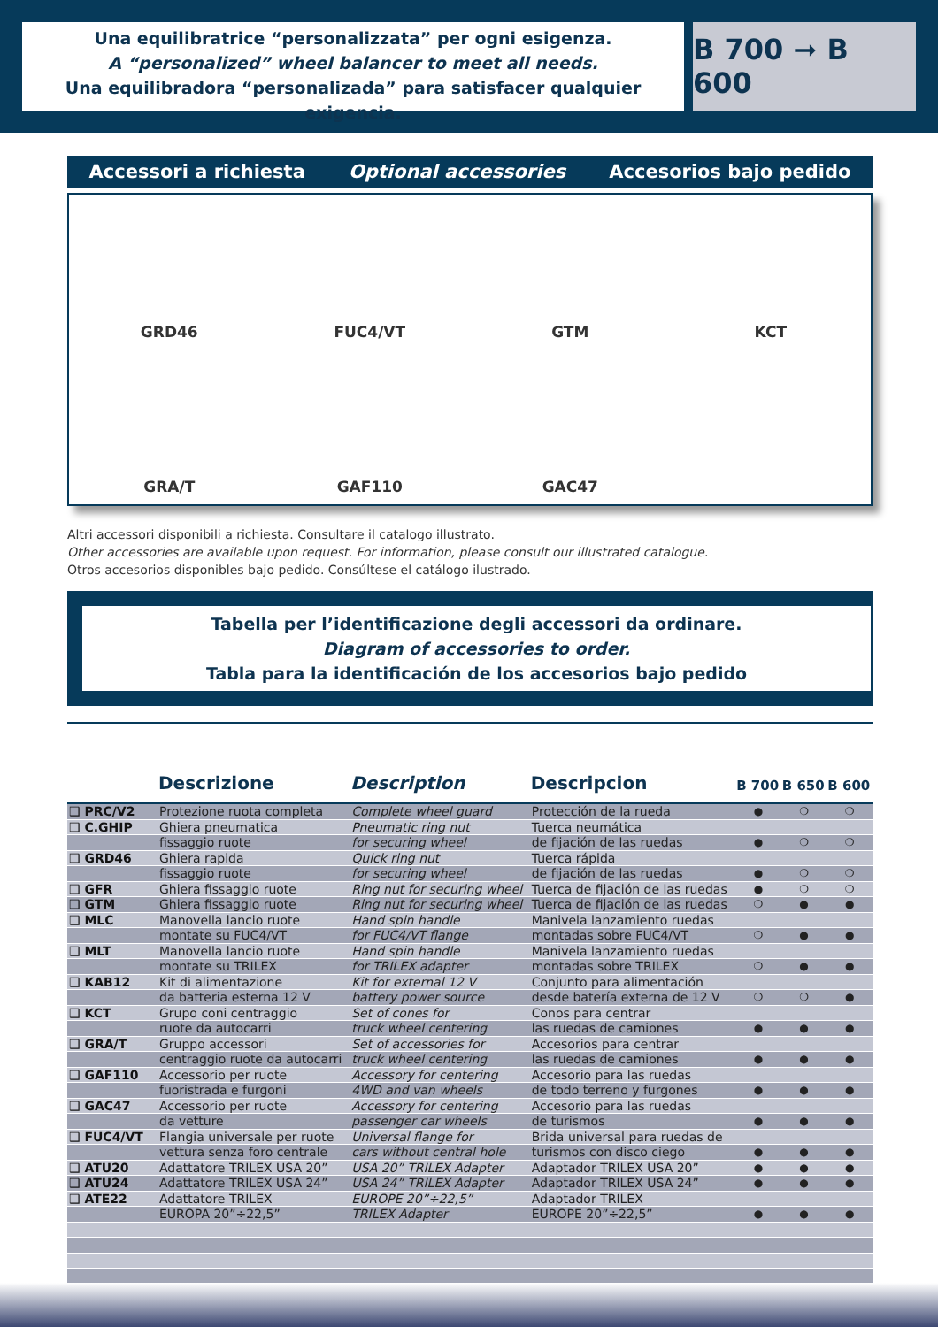Una equilibratrice “personalizzata” per ogni esigenza.
A “personalized” wheel balancer to meet all needs.
Una equilibradora “personalizada” para satisfacer qualquier exigencia.
B 700 ➞ B 600
Accessori a richiesta Optional accessories Accesorios bajo pedido
GRD46
FUC4/VT
GTM
KCT
GRA/T
GAF110
GAC47
Altri accessori disponibili a richiesta. Consultare il catalogo illustrato.
Other accessories are available upon request. For information, please consult our illustrated catalogue.
Otros accesorios disponibles bajo pedido. Consúltese el catálogo ilustrado.
Tabella per l’identificazione degli accessori da ordinare.
Diagram of accessories to order.
Tabla para la identificación de los accesorios bajo pedido
| | Descrizione | Description | Descripcion | B 700 | B 650 | B 600 |
| --- | --- | --- | --- | --- | --- | --- |
| ❑ PRC/V2 | Protezione ruota completa | Complete wheel guard | Protección de la rueda | ● | ❍ | ❍ |
| ❑ C.GHIP | Ghiera pneumatica | Pneumatic ring nut | Tuerca neumática | | | |
| | fissaggio ruote | for securing wheel | de fijación de las ruedas | ● | ❍ | ❍ |
| ❑ GRD46 | Ghiera rapida | Quick ring nut | Tuerca rápida | | | |
| | fissaggio ruote | for securing wheel | de fijación de las ruedas | ● | ❍ | ❍ |
| ❑ GFR | Ghiera fissaggio ruote | Ring nut for securing wheel | Tuerca de fijación de las ruedas | ● | ❍ | ❍ |
| ❑ GTM | Ghiera fissaggio ruote | Ring nut for securing wheel | Tuerca de fijación de las ruedas | ❍ | ● | ● |
| ❑ MLC | Manovella lancio ruote | Hand spin handle | Manivela lanzamiento ruedas | | | |
| | montate su FUC4/VT | for FUC4/VT flange | montadas sobre FUC4/VT | ❍ | ● | ● |
| ❑ MLT | Manovella lancio ruote | Hand spin handle | Manivela lanzamiento ruedas | | | |
| | montate su TRILEX | for TRILEX adapter | montadas sobre TRILEX | ❍ | ● | ● |
| ❑ KAB12 | Kit di alimentazione | Kit for external 12 V | Conjunto para alimentación | | | |
| | da batteria esterna 12 V | battery power source | desde batería externa de 12 V | ❍ | ❍ | ● |
| ❑ KCT | Grupo coni centraggio | Set of cones for | Conos para centrar | | | |
| | ruote da autocarri | truck wheel centering | las ruedas de camiones | ● | ● | ● |
| ❑ GRA/T | Gruppo accessori | Set of accessories for | Accesorios para centrar | | | |
| | centraggio ruote da autocarri | truck wheel centering | las ruedas de camiones | ● | ● | ● |
| ❑ GAF110 | Accessorio per ruote | Accessory for centering | Accesorio para las ruedas | | | |
| | fuoristrada e furgoni | 4WD and van wheels | de todo terreno y furgones | ● | ● | ● |
| ❑ GAC47 | Accessorio per ruote | Accessory for centering | Accesorio para las ruedas | | | |
| | da vetture | passenger car wheels | de turismos | ● | ● | ● |
| ❑ FUC4/VT | Flangia universale per ruote | Universal flange for | Brida universal para ruedas de | | | |
| | vettura senza foro centrale | cars without central hole | turismos con disco ciego | ● | ● | ● |
| ❑ ATU20 | Adattatore TRILEX USA 20” | USA 20” TRILEX Adapter | Adaptador TRILEX USA 20” | ● | ● | ● |
| ❑ ATU24 | Adattatore TRILEX USA 24” | USA 24” TRILEX Adapter | Adaptador TRILEX USA 24” | ● | ● | ● |
| ❑ ATE22 | Adattatore TRILEX | EUROPE 20”÷22,5” | Adaptador TRILEX | | | |
| | EUROPA 20”÷22,5” | TRILEX Adapter | EUROPE 20”÷22,5” | ● | ● | ● |